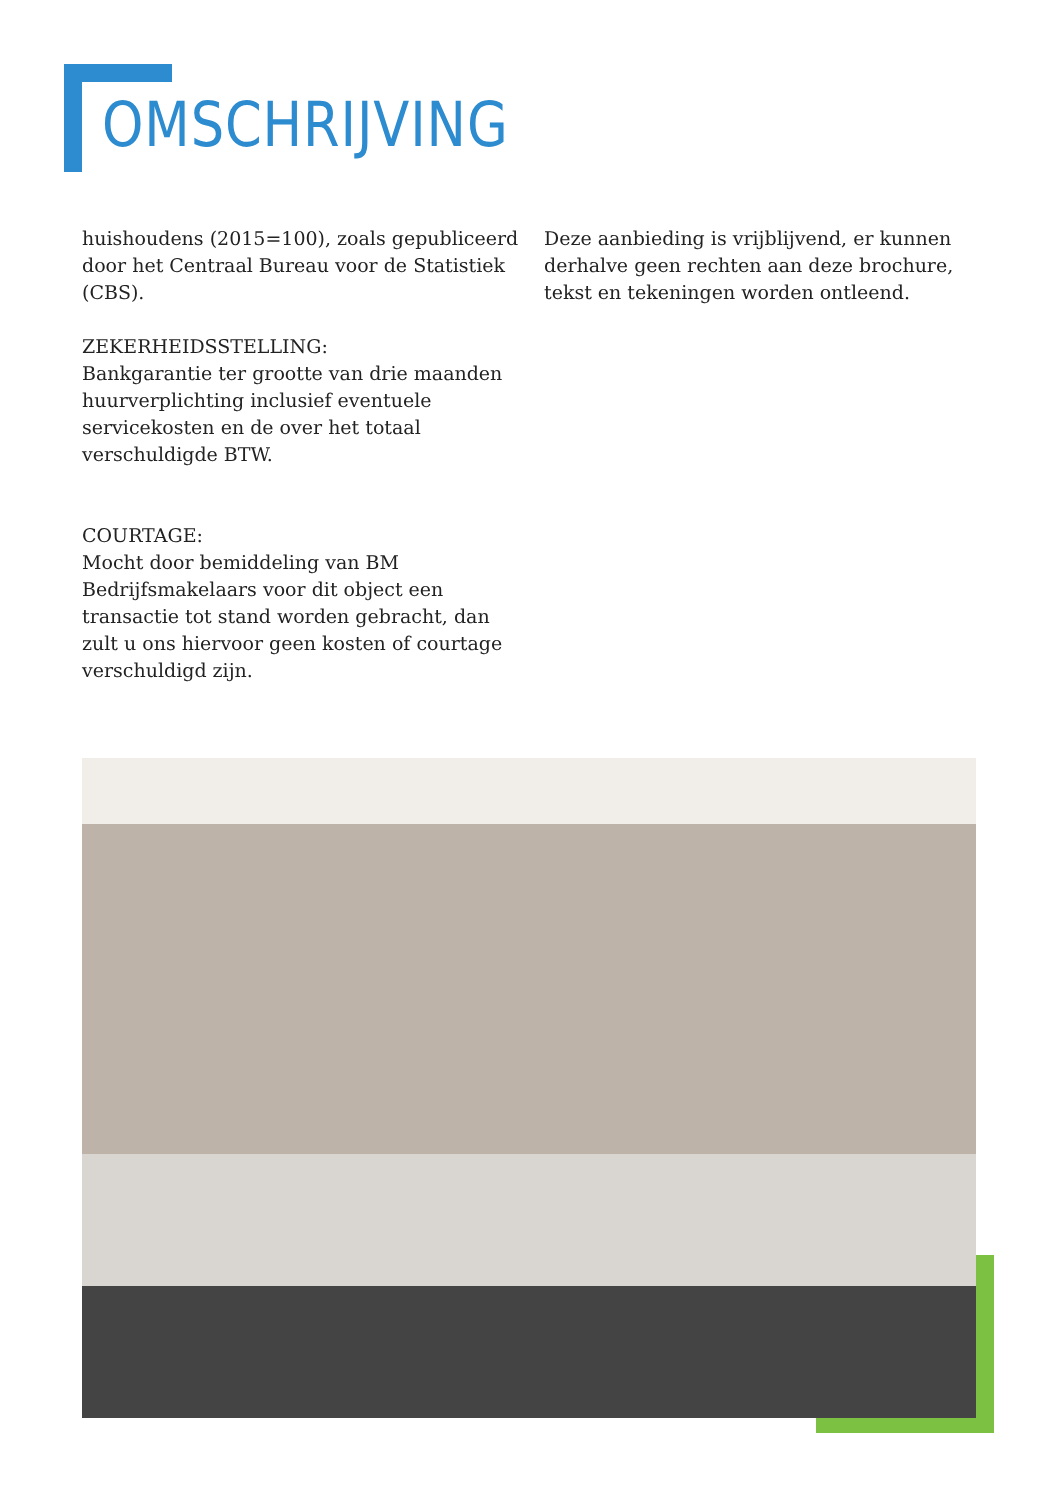OMSCHRIJVING
huishoudens (2015=100), zoals gepubliceerd door het Centraal Bureau voor de Statistiek (CBS).
ZEKERHEIDSSTELLING:
Bankgarantie ter grootte van drie maanden huurverplichting inclusief eventuele servicekosten en de over het totaal verschuldigde BTW.
COURTAGE:
Mocht door bemiddeling van BM Bedrijfsmakelaars voor dit object een transactie tot stand worden gebracht, dan zult u ons hiervoor geen kosten of courtage verschuldigd zijn.
Deze aanbieding is vrijblijvend, er kunnen derhalve geen rechten aan deze brochure, tekst en tekeningen worden ontleend.